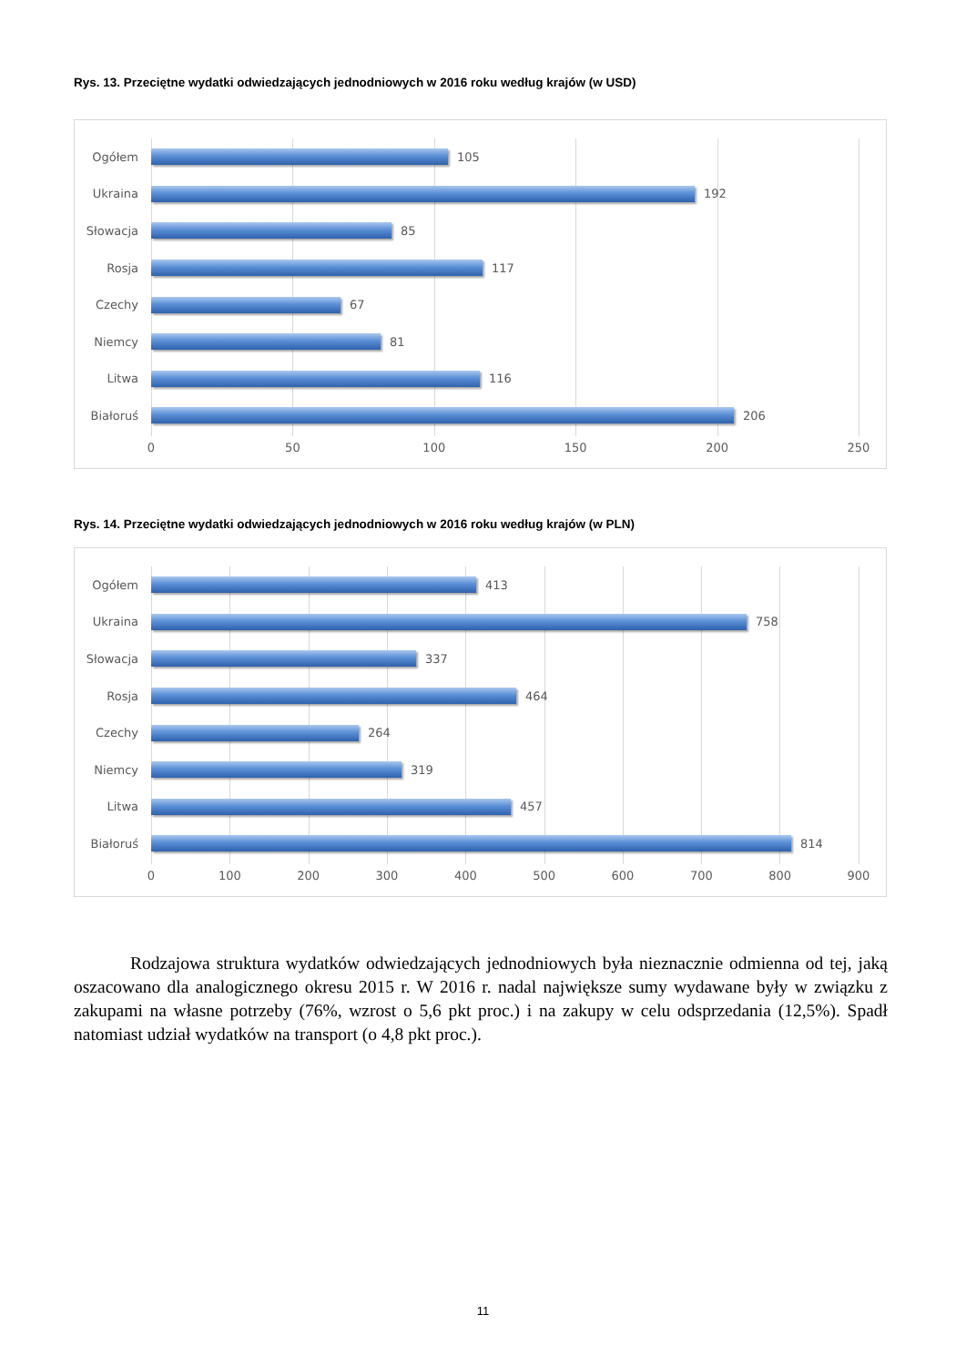Rys. 13. Przeciętne wydatki odwiedzających jednodniowych w 2016 roku według krajów (w USD)
Ogółem 105
Ukraina 192
Słowacja 85
Rosja 117
Czechy 67
Niemcy 81
Litwa 116
Białoruś 206
0 50 100 150 200 250
Rys. 14. Przeciętne wydatki odwiedzających jednodniowych w 2016 roku według krajów (w PLN)
Ogółem 413
Ukraina 758
Słowacja 337
Rosja 464
Czechy 264
Niemcy 319
Litwa 457
Białoruś 814
0 100 200 300 400 500 600 700 800 900
Rodzajowa struktura wydatków odwiedzających jednodniowych była nieznacznie odmienna od tej, jaką oszacowano dla analogicznego okresu 2015 r. W 2016 r. nadal największe sumy wydawane były w związku z zakupami na własne potrzeby (76%, wzrost o 5,6 pkt proc.) i na zakupy w celu odsprzedania (12,5%). Spadł natomiast udział wydatków na transport (o 4,8 pkt proc.).
11